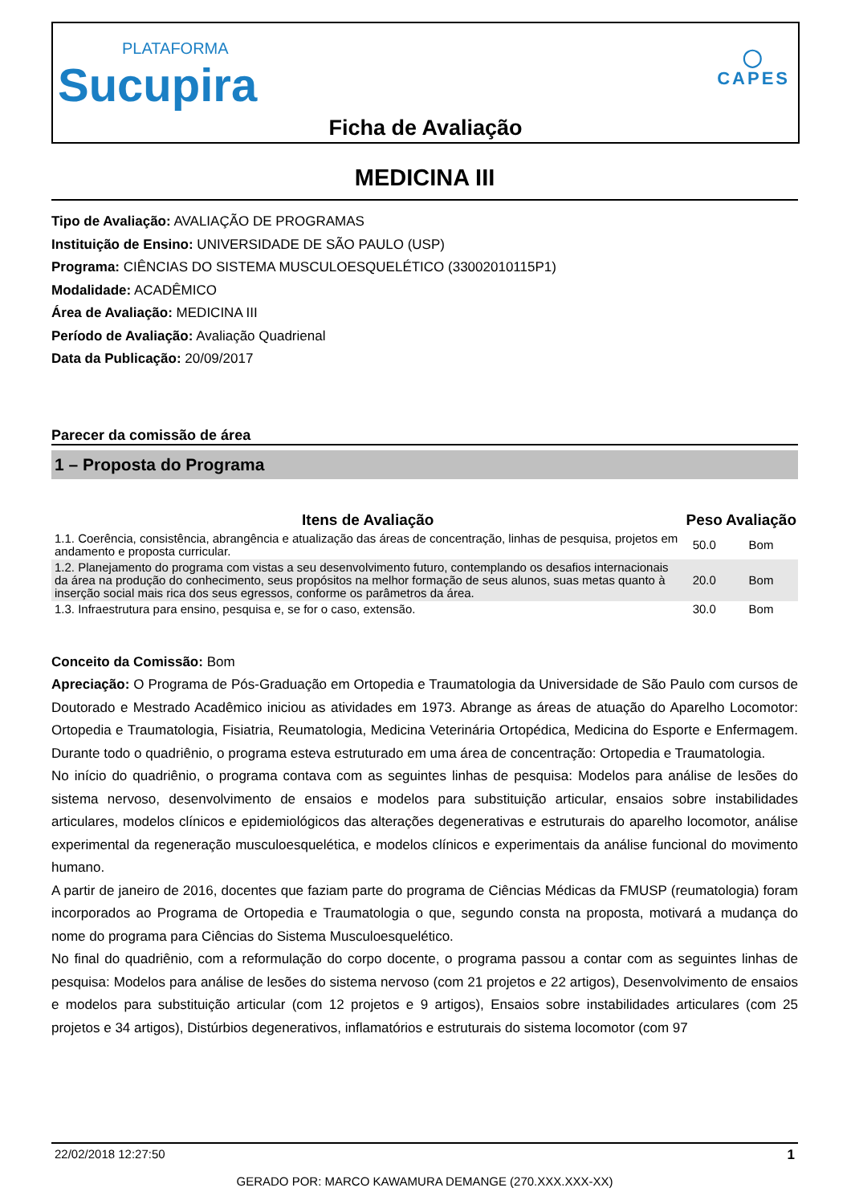PLATAFORMA
Sucupira
◯
CAPES
Ficha de Avaliação
MEDICINA III
Tipo de Avaliação: AVALIAÇÃO DE PROGRAMAS
Instituição de Ensino: UNIVERSIDADE DE SÃO PAULO (USP)
Programa: CIÊNCIAS DO SISTEMA MUSCULOESQUELÉTICO (33002010115P1)
Modalidade: ACADÊMICO
Área de Avaliação: MEDICINA III
Período de Avaliação: Avaliação Quadrienal
Data da Publicação: 20/09/2017
Parecer da comissão de área
1 – Proposta do Programa
| Itens de Avaliação | Peso | Avaliação |
| --- | --- | --- |
| 1.1. Coerência, consistência, abrangência e atualização das áreas de concentração, linhas de pesquisa, projetos em andamento e proposta curricular. | 50.0 | Bom |
| 1.2. Planejamento do programa com vistas a seu desenvolvimento futuro, contemplando os desafios internacionais da área na produção do conhecimento, seus propósitos na melhor formação de seus alunos, suas metas quanto à inserção social mais rica dos seus egressos, conforme os parâmetros da área. | 20.0 | Bom |
| 1.3. Infraestrutura para ensino, pesquisa e, se for o caso, extensão. | 30.0 | Bom |
Conceito da Comissão: Bom
Apreciação: O Programa de Pós-Graduação em Ortopedia e Traumatologia da Universidade de São Paulo com cursos de Doutorado e Mestrado Acadêmico iniciou as atividades em 1973. Abrange as áreas de atuação do Aparelho Locomotor: Ortopedia e Traumatologia, Fisiatria, Reumatologia, Medicina Veterinária Ortopédica, Medicina do Esporte e Enfermagem. Durante todo o quadriênio, o programa esteva estruturado em uma área de concentração: Ortopedia e Traumatologia.
No início do quadriênio, o programa contava com as seguintes linhas de pesquisa: Modelos para análise de lesões do sistema nervoso, desenvolvimento de ensaios e modelos para substituição articular, ensaios sobre instabilidades articulares, modelos clínicos e epidemiológicos das alterações degenerativas e estruturais do aparelho locomotor, análise experimental da regeneração musculoesquelética, e modelos clínicos e experimentais da análise funcional do movimento humano.
A partir de janeiro de 2016, docentes que faziam parte do programa de Ciências Médicas da FMUSP (reumatologia) foram incorporados ao Programa de Ortopedia e Traumatologia o que, segundo consta na proposta, motivará a mudança do nome do programa para Ciências do Sistema Musculoesquelético.
No final do quadriênio, com a reformulação do corpo docente, o programa passou a contar com as seguintes linhas de pesquisa: Modelos para análise de lesões do sistema nervoso (com 21 projetos e 22 artigos), Desenvolvimento de ensaios e modelos para substituição articular (com 12 projetos e 9 artigos), Ensaios sobre instabilidades articulares (com 25 projetos e 34 artigos), Distúrbios degenerativos, inflamatórios e estruturais do sistema locomotor (com 97
22/02/2018 12:27:50 1
GERADO POR: MARCO KAWAMURA DEMANGE (270.XXX.XXX-XX)